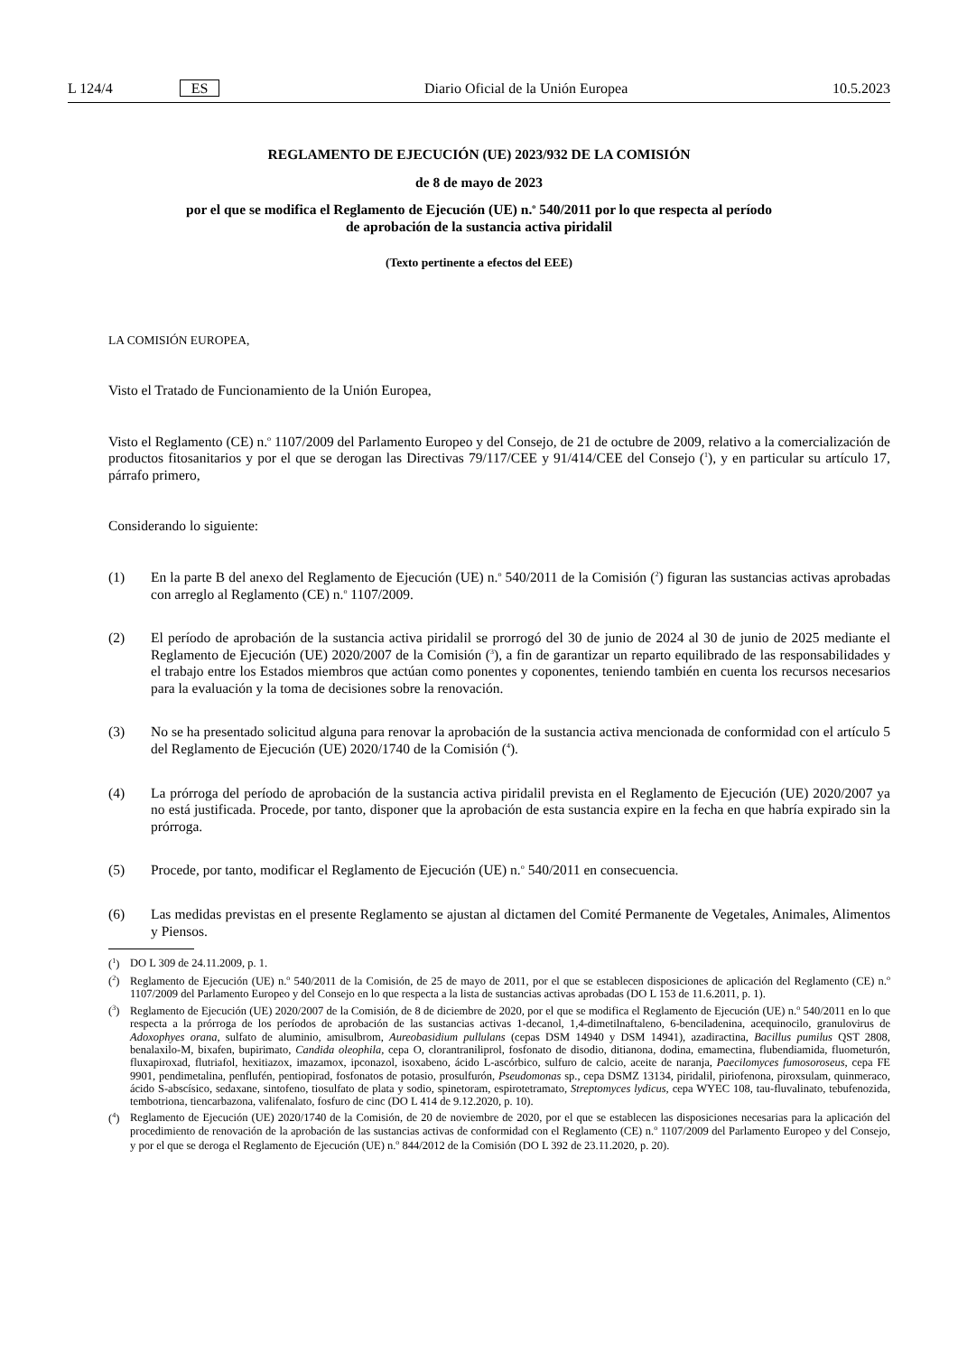L 124/4 ES Diario Oficial de la Unión Europea 10.5.2023
REGLAMENTO DE EJECUCIÓN (UE) 2023/932 DE LA COMISIÓN
de 8 de mayo de 2023
por el que se modifica el Reglamento de Ejecución (UE) n.<sup>o</sup> 540/2011 por lo que respecta al período
de aprobación de la sustancia activa piridalil
(Texto pertinente a efectos del EEE)
LA COMISIÓN EUROPEA,
Visto el Tratado de Funcionamiento de la Unión Europea,
Visto el Reglamento (CE) n.<sup>o</sup> 1107/2009 del Parlamento Europeo y del Consejo, de 21 de octubre de 2009, relativo a la comercialización de productos fitosanitarios y por el que se derogan las Directivas 79/117/CEE y 91/414/CEE del Consejo (<sup>1</sup>), y en particular su artículo 17, párrafo primero,
Considerando lo siguiente:
(1) En la parte B del anexo del Reglamento de Ejecución (UE) n.<sup>o</sup> 540/2011 de la Comisión (<sup>2</sup>) figuran las sustancias activas aprobadas con arreglo al Reglamento (CE) n.<sup>o</sup> 1107/2009.
(2) El período de aprobación de la sustancia activa piridalil se prorrogó del 30 de junio de 2024 al 30 de junio de 2025 mediante el Reglamento de Ejecución (UE) 2020/2007 de la Comisión (<sup>3</sup>), a fin de garantizar un reparto equilibrado de las responsabilidades y el trabajo entre los Estados miembros que actúan como ponentes y coponentes, teniendo también en cuenta los recursos necesarios para la evaluación y la toma de decisiones sobre la renovación.
(3) No se ha presentado solicitud alguna para renovar la aprobación de la sustancia activa mencionada de conformidad con el artículo 5 del Reglamento de Ejecución (UE) 2020/1740 de la Comisión (<sup>4</sup>).
(4) La prórroga del período de aprobación de la sustancia activa piridalil prevista en el Reglamento de Ejecución (UE) 2020/2007 ya no está justificada. Procede, por tanto, disponer que la aprobación de esta sustancia expire en la fecha en que habría expirado sin la prórroga.
(5) Procede, por tanto, modificar el Reglamento de Ejecución (UE) n.<sup>o</sup> 540/2011 en consecuencia.
(6) Las medidas previstas en el presente Reglamento se ajustan al dictamen del Comité Permanente de Vegetales, Animales, Alimentos y Piensos.
(<sup>1</sup>) DO L 309 de 24.11.2009, p. 1.
(<sup>2</sup>) Reglamento de Ejecución (UE) n.<sup>o</sup> 540/2011 de la Comisión, de 25 de mayo de 2011, por el que se establecen disposiciones de aplicación del Reglamento (CE) n.<sup>o</sup> 1107/2009 del Parlamento Europeo y del Consejo en lo que respecta a la lista de sustancias activas aprobadas (DO L 153 de 11.6.2011, p. 1).
(<sup>3</sup>) Reglamento de Ejecución (UE) 2020/2007 de la Comisión, de 8 de diciembre de 2020, por el que se modifica el Reglamento de Ejecución (UE) n.<sup>o</sup> 540/2011 en lo que respecta a la prórroga de los períodos de aprobación de las sustancias activas 1-decanol, 1,4-dimetilnaftaleno, 6-benciladenina, acequinocilo, granulovirus de Adoxophyes orana, sulfato de aluminio, amisulbrom, Aureobasidium pullulans (cepas DSM 14940 y DSM 14941), azadiractina, Bacillus pumilus QST 2808, benalaxilo-M, bixafen, bupirimato, Candida oleophila, cepa O, clorantraniliprol, fosfonato de disodio, ditianona, dodina, emamectina, flubendiamida, fluometurón, fluxapiroxad, flutriafol, hexitiazox, imazamox, ipconazol, isoxabeno, ácido L-ascórbico, sulfuro de calcio, aceite de naranja, Paecilomyces fumosoroseus, cepa FE 9901, pendimetalina, penflufén, pentiopirad, fosfonatos de potasio, prosulfurón, Pseudomonas sp., cepa DSMZ 13134, piridalil, piriofenona, piroxsulam, quinmeraco, ácido S-abscísico, sedaxane, sintofeno, tiosulfato de plata y sodio, spinetoram, espirotetramato, Streptomyces lydicus, cepa WYEC 108, tau-fluvalinato, tebufenozida, tembotriona, tiencarbazona, valifenalato, fosfuro de cinc (DO L 414 de 9.12.2020, p. 10).
(<sup>4</sup>) Reglamento de Ejecución (UE) 2020/1740 de la Comisión, de 20 de noviembre de 2020, por el que se establecen las disposiciones necesarias para la aplicación del procedimiento de renovación de la aprobación de las sustancias activas de conformidad con el Reglamento (CE) n.<sup>o</sup> 1107/2009 del Parlamento Europeo y del Consejo, y por el que se deroga el Reglamento de Ejecución (UE) n.<sup>o</sup> 844/2012 de la Comisión (DO L 392 de 23.11.2020, p. 20).